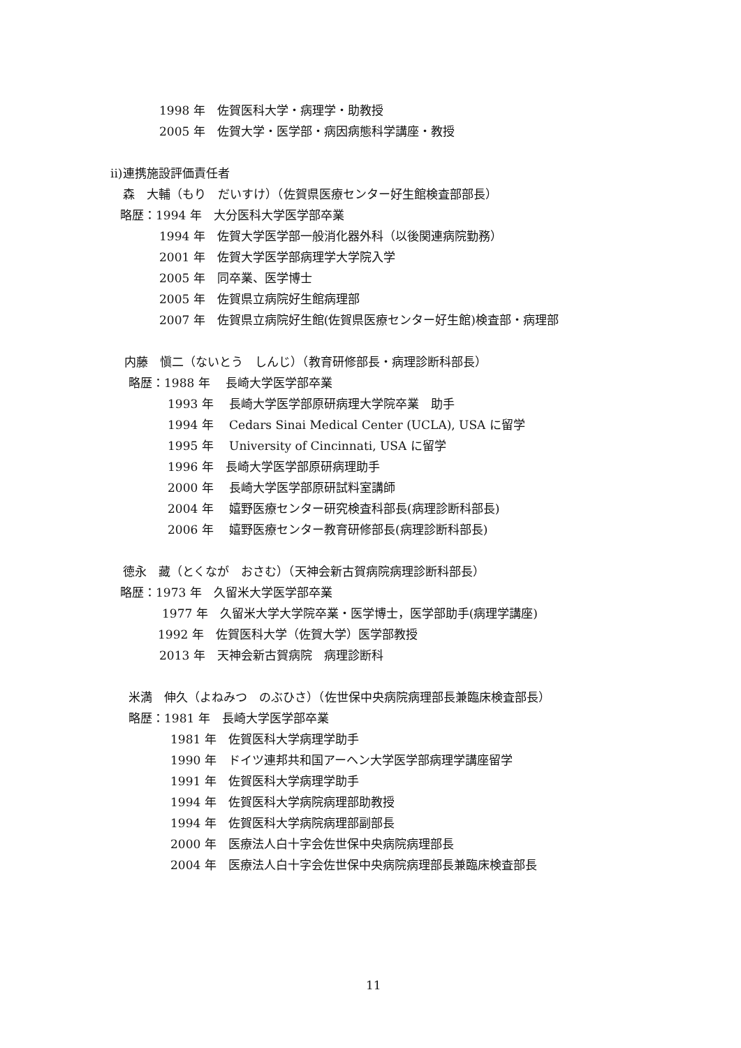1998 年　佐賀医科大学・病理学・助教授
2005 年　佐賀大学・医学部・病因病態科学講座・教授
ii)連携施設評価責任者
森　大輔（もり　だいすけ）（佐賀県医療センター好生館検査部部長）
略歴：1994 年　大分医科大学医学部卒業
1994 年　佐賀大学医学部一般消化器外科（以後関連病院勤務）
2001 年　佐賀大学医学部病理学大学院入学
2005 年　同卒業、医学博士
2005 年　佐賀県立病院好生館病理部
2007 年　佐賀県立病院好生館(佐賀県医療センター好生館)検査部・病理部
内藤　愼二（ないとう　しんじ）（教育研修部長・病理診断科部長）
略歴：1988 年　 長崎大学医学部卒業
1993 年　 長崎大学医学部原研病理大学院卒業　助手
1994 年　 Cedars Sinai Medical Center (UCLA), USA に留学
1995 年　 University of Cincinnati, USA に留学
1996 年　長崎大学医学部原研病理助手
2000 年　 長崎大学医学部原研試料室講師
2004 年　 嬉野医療センター研究検査科部長(病理診断科部長)
2006 年　 嬉野医療センター教育研修部長(病理診断科部長)
徳永　藏（とくなが　おさむ）（天神会新古賀病院病理診断科部長）
略歴：1973 年　久留米大学医学部卒業
1977 年　久留米大学大学院卒業・医学博士，医学部助手(病理学講座)
1992 年　佐賀医科大学（佐賀大学）医学部教授
2013 年　天神会新古賀病院　病理診断科
米満　伸久（よねみつ　のぶひさ）（佐世保中央病院病理部長兼臨床検査部長）
略歴：1981 年　長崎大学医学部卒業
1981 年　佐賀医科大学病理学助手
1990 年　ドイツ連邦共和国アーヘン大学医学部病理学講座留学
1991 年　佐賀医科大学病理学助手
1994 年　佐賀医科大学病院病理部助教授
1994 年　佐賀医科大学病院病理部副部長
2000 年　医療法人白十字会佐世保中央病院病理部長
2004 年　医療法人白十字会佐世保中央病院病理部長兼臨床検査部長
11